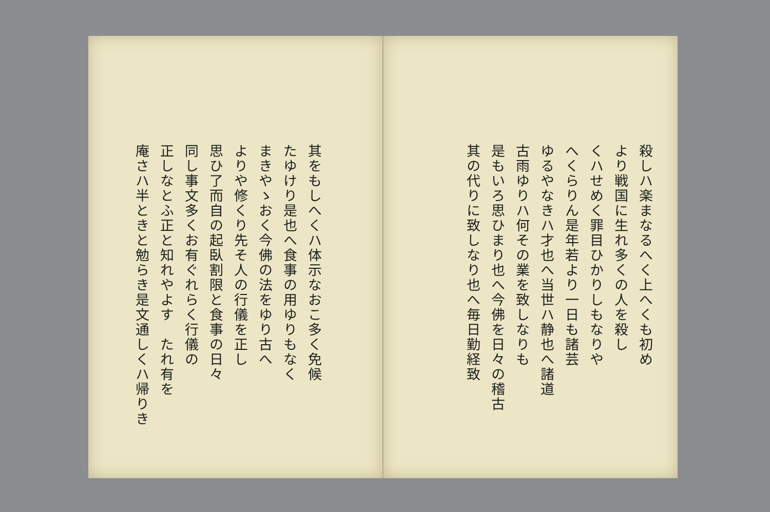其をもしへくハ体示なおこ多く免候
たゆけり是也へ食事の用ゆりもなく
まきやゝおく今佛の法をゆり古へ
よりや修くり先そ人の行儀を正し
思ひ了而自の起臥割限と食事の日々
同し事文多くお有ぐれらく行儀の
正しなとふ正と知れやよす　たれ有を
庵さハ半ときと勉らき是文通しくハ帰りき
殺しハ楽まなるへく上へくも初め
より戦国に生れ多くの人を殺し
くハせめく罪目ひかりしもなりや
へくらりん是年若より一日も諸芸
ゆるやなきハ才也へ当世ハ静也へ諸道
古雨ゆりハ何その業を致しなりも
是もいろ思ひまり也へ今佛を日々の稽古
其の代りに致しなり也へ毎日勤経致